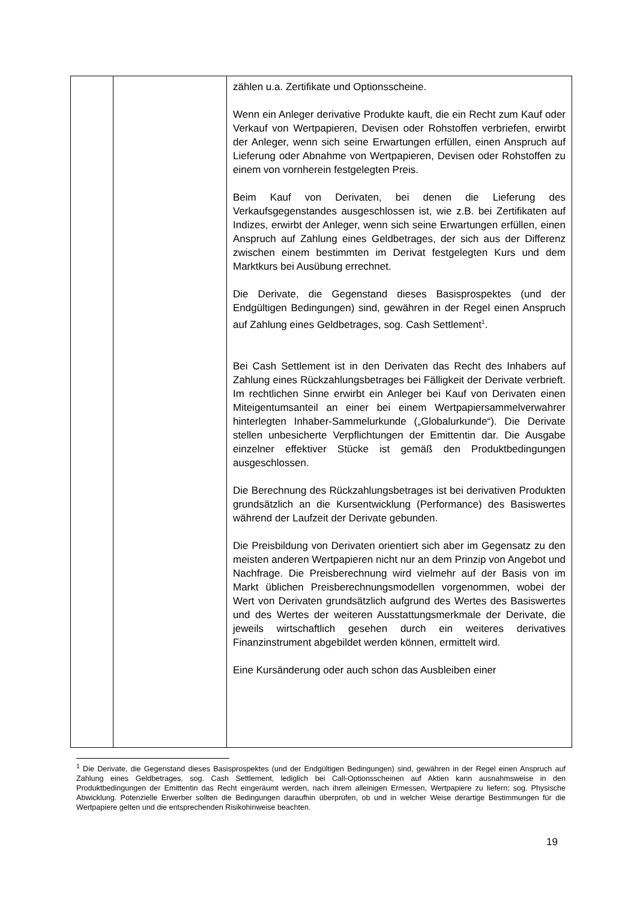| | | zählen u.a. Zertifikate und Optionsscheine. Wenn ein Anleger derivative Produkte kauft, die ein Recht zum Kauf oder Verkauf von Wertpapieren, Devisen oder Rohstoffen verbriefen, erwirbt der Anleger, wenn sich seine Erwartungen erfüllen, einen Anspruch auf Lieferung oder Abnahme von Wertpapieren, Devisen oder Rohstoffen zu einem von vornherein festgelegten Preis. Beim Kauf von Derivaten, bei denen die Lieferung des Verkaufsgegenstandes ausgeschlossen ist, wie z.B. bei Zertifikaten auf Indizes, erwirbt der Anleger, wenn sich seine Erwartungen erfüllen, einen Anspruch auf Zahlung eines Geldbetrages, der sich aus der Differenz zwischen einem bestimmten im Derivat festgelegten Kurs und dem Marktkurs bei Ausübung errechnet. Die Derivate, die Gegenstand dieses Basisprospektes (und der Endgültigen Bedingungen) sind, gewähren in der Regel einen Anspruch auf Zahlung eines Geldbetrages, sog. Cash Settlement<sup>1</sup>. Bei Cash Settlement ist in den Derivaten das Recht des Inhabers auf Zahlung eines Rückzahlungsbetrages bei Fälligkeit der Derivate verbrieft. Im rechtlichen Sinne erwirbt ein Anleger bei Kauf von Derivaten einen Miteigentumsanteil an einer bei einem Wertpapiersammelverwahrer hinterlegten Inhaber-Sammelurkunde („Globalurkunde“). Die Derivate stellen unbesicherte Verpflichtungen der Emittentin dar. Die Ausgabe einzelner effektiver Stücke ist gemäß den Produktbedingungen ausgeschlossen. Die Berechnung des Rückzahlungsbetrages ist bei derivativen Produkten grundsätzlich an die Kursentwicklung (Performance) des Basiswertes während der Laufzeit der Derivate gebunden. Die Preisbildung von Derivaten orientiert sich aber im Gegensatz zu den meisten anderen Wertpapieren nicht nur an dem Prinzip von Angebot und Nachfrage. Die Preisberechnung wird vielmehr auf der Basis von im Markt üblichen Preisberechnungsmodellen vorgenommen, wobei der Wert von Derivaten grundsätzlich aufgrund des Wertes des Basiswertes und des Wertes der weiteren Ausstattungsmerkmale der Derivate, die jeweils wirtschaftlich gesehen durch ein weiteres derivatives Finanzinstrument abgebildet werden können, ermittelt wird. Eine Kursänderung oder auch schon das Ausbleiben einer |
<sup>1</sup> Die Derivate, die Gegenstand dieses Basisprospektes (und der Endgültigen Bedingungen) sind, gewähren in der Regel einen Anspruch auf Zahlung eines Geldbetrages, sog. Cash Settlement, lediglich bei Call-Optionsscheinen auf Aktien kann ausnahmsweise in den Produktbedingungen der Emittentin das Recht eingeräumt werden, nach ihrem alleinigen Ermessen, Wertpapiere zu liefern; sog. Physische Abwicklung. Potenzielle Erwerber sollten die Bedingungen daraufhin überprüfen, ob und in welcher Weise derartige Bestimmungen für die Wertpapiere gelten und die entsprechenden Risikohinweise beachten.
19